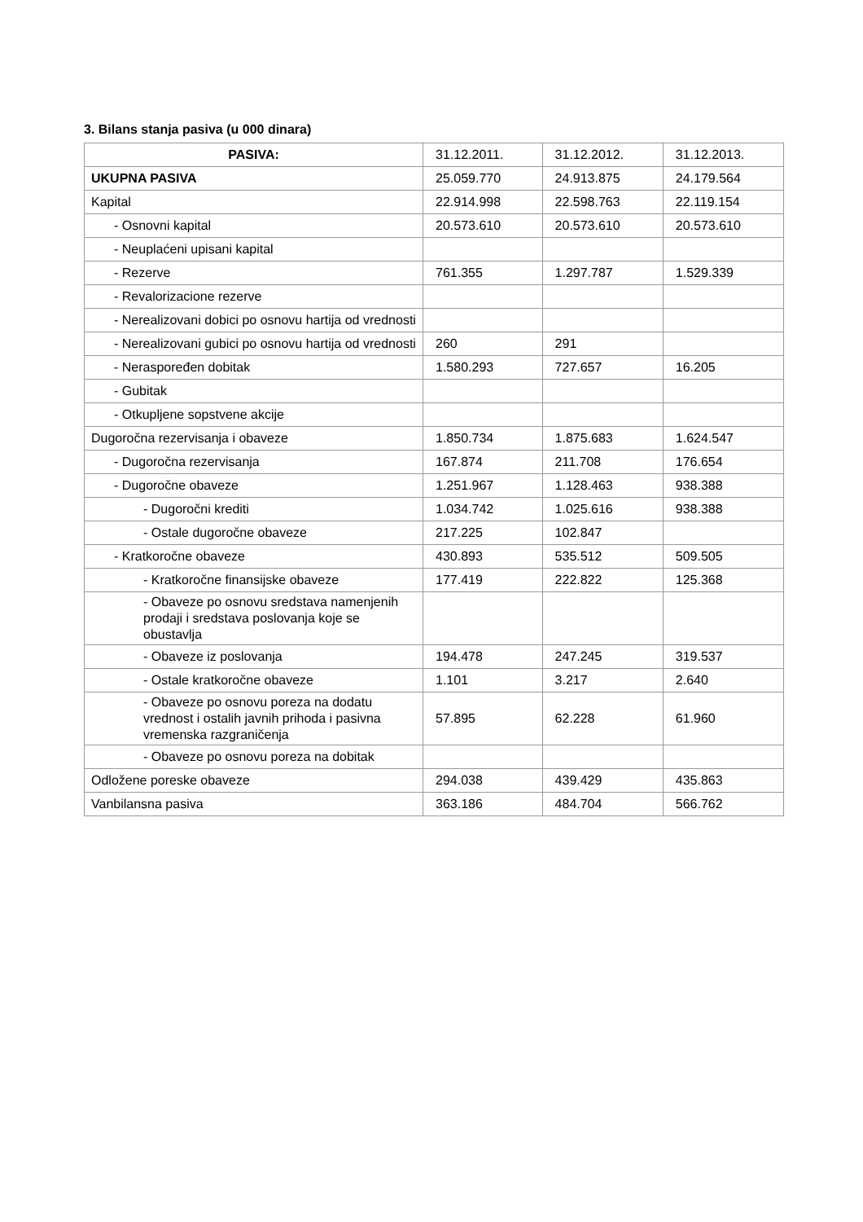3. Bilans stanja pasiva (u 000 dinara)
| PASIVA: | 31.12.2011. | 31.12.2012. | 31.12.2013. |
| --- | --- | --- | --- |
| UKUPNA PASIVA | 25.059.770 | 24.913.875 | 24.179.564 |
| Kapital | 22.914.998 | 22.598.763 | 22.119.154 |
| - Osnovni kapital | 20.573.610 | 20.573.610 | 20.573.610 |
| - Neuplaćeni upisani kapital | | | |
| - Rezerve | 761.355 | 1.297.787 | 1.529.339 |
| - Revalorizacione rezerve | | | |
| - Nerealizovani dobici po osnovu hartija od vrednosti | | | |
| - Nerealizovani gubici po osnovu hartija od vrednosti | 260 | 291 | |
| - Neraspoređen dobitak | 1.580.293 | 727.657 | 16.205 |
| - Gubitak | | | |
| - Otkupljene sopstvene akcije | | | |
| Dugoročna rezervisanja i obaveze | 1.850.734 | 1.875.683 | 1.624.547 |
| - Dugoročna rezervisanja | 167.874 | 211.708 | 176.654 |
| - Dugoročne obaveze | 1.251.967 | 1.128.463 | 938.388 |
| - Dugoročni krediti | 1.034.742 | 1.025.616 | 938.388 |
| - Ostale dugoročne obaveze | 217.225 | 102.847 | |
| - Kratkoročne obaveze | 430.893 | 535.512 | 509.505 |
| - Kratkoročne finansijske obaveze | 177.419 | 222.822 | 125.368 |
| - Obaveze po osnovu sredstava namenjenih prodaji i sredstava poslovanja koje se obustavlja | | | |
| - Obaveze iz poslovanja | 194.478 | 247.245 | 319.537 |
| - Ostale kratkoročne obaveze | 1.101 | 3.217 | 2.640 |
| - Obaveze po osnovu poreza na dodatu vrednost i ostalih javnih prihoda i pasivna vremenska razgraničenja | 57.895 | 62.228 | 61.960 |
| - Obaveze po osnovu poreza na dobitak | | | |
| Odložene poreske obaveze | 294.038 | 439.429 | 435.863 |
| Vanbilansna pasiva | 363.186 | 484.704 | 566.762 |